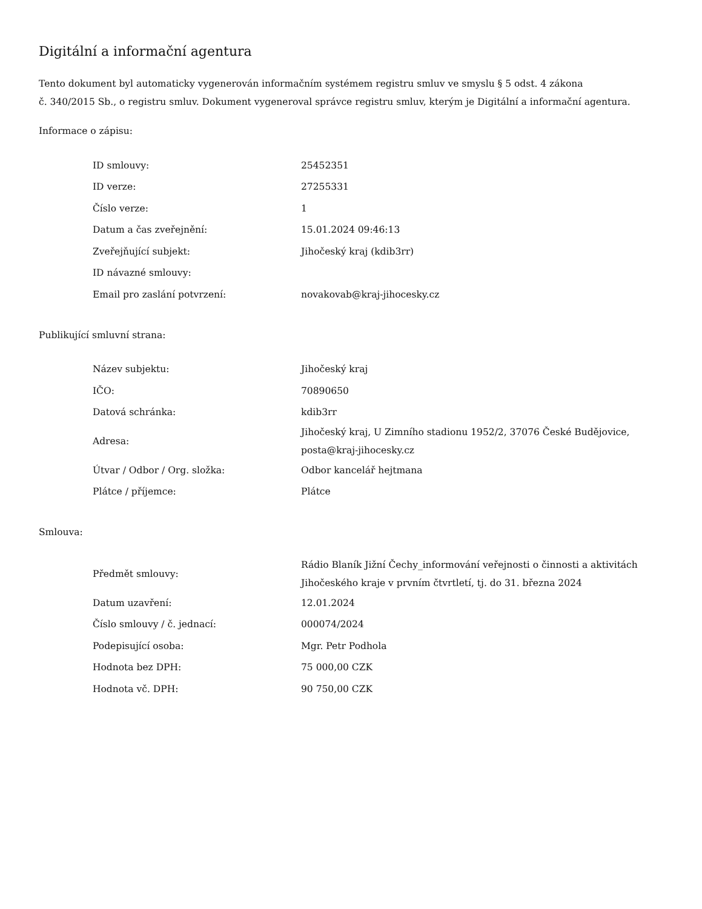Digitální a informační agentura
Tento dokument byl automaticky vygenerován informačním systémem registru smluv ve smyslu § 5 odst. 4 zákona
č. 340/2015 Sb., o registru smluv. Dokument vygeneroval správce registru smluv, kterým je Digitální a informační agentura.
Informace o zápisu:
| ID smlouvy: | 25452351 |
| ID verze: | 27255331 |
| Číslo verze: | 1 |
| Datum a čas zveřejnění: | 15.01.2024 09:46:13 |
| Zveřejňující subjekt: | Jihočeský kraj (kdib3rr) |
| ID návazné smlouvy: | |
| Email pro zaslání potvrzení: | novakovab@kraj-jihocesky.cz |
Publikující smluvní strana:
| Název subjektu: | Jihočeský kraj |
| IČO: | 70890650 |
| Datová schránka: | kdib3rr |
| Adresa: | Jihočeský kraj, U Zimního stadionu 1952/2, 37076 České Budějovice, posta@kraj-jihocesky.cz |
| Útvar / Odbor / Org. složka: | Odbor kancelář hejtmana |
| Plátce / příjemce: | Plátce |
Smlouva:
| Předmět smlouvy: | Rádio Blaník Jižní Čechy_informování veřejnosti o činnosti a aktivitách Jihočeského kraje v prvním čtvrtletí, tj. do 31. března 2024 |
| Datum uzavření: | 12.01.2024 |
| Číslo smlouvy / č. jednací: | 000074/2024 |
| Podepisující osoba: | Mgr. Petr Podhola |
| Hodnota bez DPH: | 75 000,00 CZK |
| Hodnota vč. DPH: | 90 750,00 CZK |